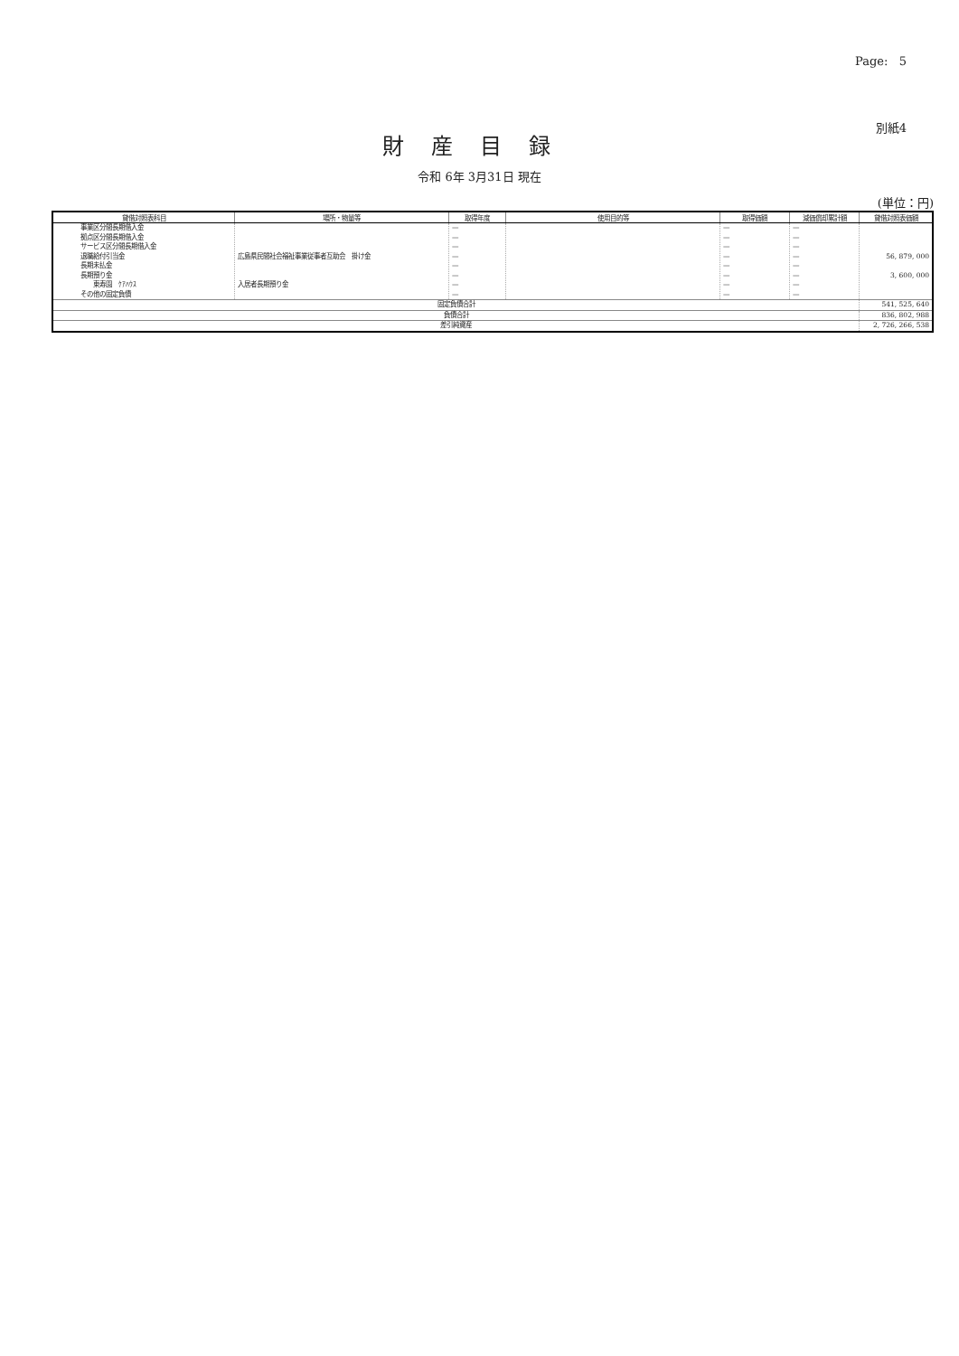Page: 5
別紙4
財産目録
令和 6年 3月31日 現在
(単位：円)
| 貸借対照表科目 | 場所・物量等 | 取得年度 | 使用目的等 | 取得価額 | 減価償却累計額 | 貸借対照表価額 |
| --- | --- | --- | --- | --- | --- | --- |
| 事業区分間長期借入金 拠点区分間長期借入金 サービス区分間長期借入金 退職給付引当金 長期未払金 長期預り金 東寿園 ｹｱﾊｳｽ その他の固定負債 | 広島県民間社会福祉事業従事者互助会 掛け金 入居者長期預り金 | — — — — — — — — | | — — — — — — — — | — — — — — — — — | 56, 879, 000 3, 600, 000 |
| 固定負債合計 | | | | | | 541, 525, 640 |
| 負債合計 | | | | | | 836, 802, 988 |
| 差引純資産 | | | | | | 2, 726, 266, 538 |